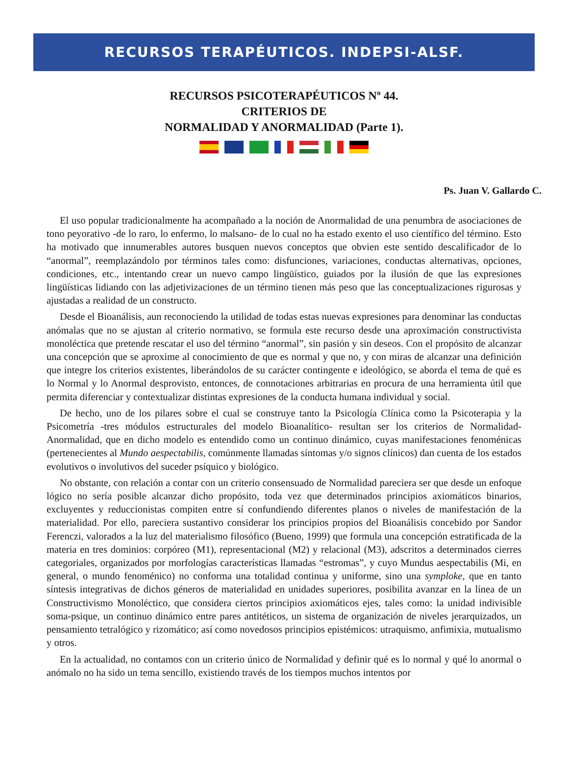RECURSOS TERAPÉUTICOS. INDEPSI-ALSF.
RECURSOS PSICOTERAPÉUTICOS Nº 44.
CRITERIOS DE
NORMALIDAD Y ANORMALIDAD (Parte 1).
Ps. Juan V. Gallardo C.
El uso popular tradicionalmente ha acompañado a la noción de Anormalidad de una penumbra de asociaciones de tono peyorativo -de lo raro, lo enfermo, lo malsano- de lo cual no ha estado exento el uso científico del término. Esto ha motivado que innumerables autores busquen nuevos conceptos que obvien este sentido descalificador de lo “anormal”, reemplazándolo por términos tales como: disfunciones, variaciones, conductas alternativas, opciones, condiciones, etc., intentando crear un nuevo campo lingüístico, guiados por la ilusión de que las expresiones lingüísticas lidiando con las adjetivizaciones de un término tienen más peso que las conceptualizaciones rigurosas y ajustadas a realidad de un constructo.
Desde el Bioanálisis, aun reconociendo la utilidad de todas estas nuevas expresiones para denominar las conductas anómalas que no se ajustan al criterio normativo, se formula este recurso desde una aproximación constructivista monoléctica que pretende rescatar el uso del término “anormal”, sin pasión y sin deseos. Con el propósito de alcanzar una concepción que se aproxime al conocimiento de que es normal y que no, y con miras de alcanzar una definición que integre los criterios existentes, liberándolos de su carácter contingente e ideológico, se aborda el tema de qué es lo Normal y lo Anormal desprovisto, entonces, de connotaciones arbitrarias en procura de una herramienta útil que permita diferenciar y contextualizar distintas expresiones de la conducta humana individual y social.
De hecho, uno de los pilares sobre el cual se construye tanto la Psicología Clínica como la Psicoterapia y la Psicometría -tres módulos estructurales del modelo Bioanalítico- resultan ser los criterios de Normalidad-Anormalidad, que en dicho modelo es entendido como un continuo dinámico, cuyas manifestaciones fenoménicas (pertenecientes al Mundo aespectabilis, comúnmente llamadas síntomas y/o signos clínicos) dan cuenta de los estados evolutivos o involutivos del suceder psíquico y biológico.
No obstante, con relación a contar con un criterio consensuado de Normalidad pareciera ser que desde un enfoque lógico no sería posible alcanzar dicho propósito, toda vez que determinados principios axiomáticos binarios, excluyentes y reduccionistas compiten entre sí confundiendo diferentes planos o niveles de manifestación de la materialidad. Por ello, pareciera sustantivo considerar los principios propios del Bioanálisis concebido por Sandor Ferenczi, valorados a la luz del materialismo filosófico (Bueno, 1999) que formula una concepción estratificada de la materia en tres dominios: corpóreo (M1), representacional (M2) y relacional (M3), adscritos a determinados cierres categoriales, organizados por morfologías características llamadas “estromas”, y cuyo Mundus aespectabilis (Mi, en general, o mundo fenoménico) no conforma una totalidad continua y uniforme, sino una symploke, que en tanto síntesis integrativas de dichos géneros de materialidad en unidades superiores, posibilita avanzar en la línea de un Constructivismo Monoléctico, que considera ciertos principios axiomáticos ejes, tales como: la unidad indivisible soma-psique, un continuo dinámico entre pares antitéticos, un sistema de organización de niveles jerarquizados, un pensamiento tetralógico y rizomático; así como novedosos principios epistémicos: utraquismo, anfimixia, mutualismo y otros.
En la actualidad, no contamos con un criterio único de Normalidad y definir qué es lo normal y qué lo anormal o anómalo no ha sido un tema sencillo, existiendo través de los tiempos muchos intentos por